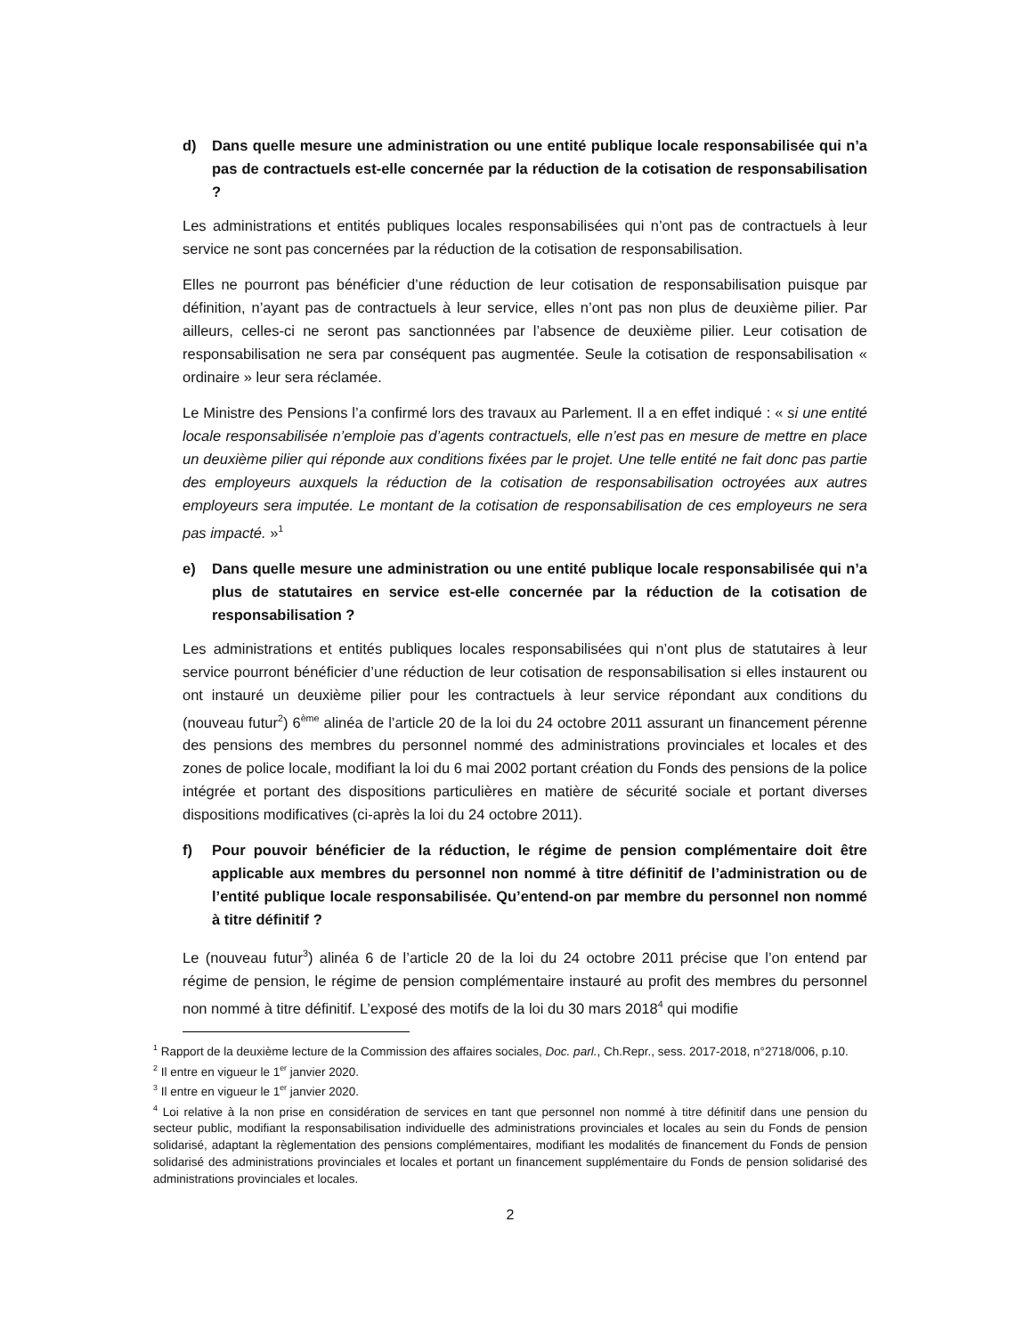d) Dans quelle mesure une administration ou une entité publique locale responsabilisée qui n’a pas de contractuels est-elle concernée par la réduction de la cotisation de responsabilisation ?
Les administrations et entités publiques locales responsabilisées qui n’ont pas de contractuels à leur service ne sont pas concernées par la réduction de la cotisation de responsabilisation.
Elles ne pourront pas bénéficier d’une réduction de leur cotisation de responsabilisation puisque par définition, n’ayant pas de contractuels à leur service, elles n’ont pas non plus de deuxième pilier. Par ailleurs, celles-ci ne seront pas sanctionnées par l’absence de deuxième pilier. Leur cotisation de responsabilisation ne sera par conséquent pas augmentée. Seule la cotisation de responsabilisation « ordinaire » leur sera réclamée.
Le Ministre des Pensions l’a confirmé lors des travaux au Parlement. Il a en effet indiqué : « si une entité locale responsabilisée n’emploie pas d’agents contractuels, elle n’est pas en mesure de mettre en place un deuxième pilier qui réponde aux conditions fixées par le projet. Une telle entité ne fait donc pas partie des employeurs auxquels la réduction de la cotisation de responsabilisation octroyées aux autres employeurs sera imputée. Le montant de la cotisation de responsabilisation de ces employeurs ne sera pas impacté. »<sup>1</sup>
e) Dans quelle mesure une administration ou une entité publique locale responsabilisée qui n’a plus de statutaires en service est-elle concernée par la réduction de la cotisation de responsabilisation ?
Les administrations et entités publiques locales responsabilisées qui n’ont plus de statutaires à leur service pourront bénéficier d’une réduction de leur cotisation de responsabilisation si elles instaurent ou ont instauré un deuxième pilier pour les contractuels à leur service répondant aux conditions du (nouveau futur<sup>2</sup>) 6<sup>ème</sup> alinéa de l’article 20 de la loi du 24 octobre 2011 assurant un financement pérenne des pensions des membres du personnel nommé des administrations provinciales et locales et des zones de police locale, modifiant la loi du 6 mai 2002 portant création du Fonds des pensions de la police intégrée et portant des dispositions particulières en matière de sécurité sociale et portant diverses dispositions modificatives (ci-après la loi du 24 octobre 2011).
f) Pour pouvoir bénéficier de la réduction, le régime de pension complémentaire doit être applicable aux membres du personnel non nommé à titre définitif de l’administration ou de l’entité publique locale responsabilisée. Qu’entend-on par membre du personnel non nommé à titre définitif ?
Le (nouveau futur<sup>3</sup>) alinéa 6 de l’article 20 de la loi du 24 octobre 2011 précise que l’on entend par régime de pension, le régime de pension complémentaire instauré au profit des membres du personnel non nommé à titre définitif. L’exposé des motifs de la loi du 30 mars 2018<sup>4</sup> qui modifie
<sup>1</sup> Rapport de la deuxième lecture de la Commission des affaires sociales, Doc. parl., Ch.Repr., sess. 2017-2018, n°2718/006, p.10.
<sup>2</sup> Il entre en vigueur le 1<sup>er</sup> janvier 2020.
<sup>3</sup> Il entre en vigueur le 1<sup>er</sup> janvier 2020.
<sup>4</sup> Loi relative à la non prise en considération de services en tant que personnel non nommé à titre définitif dans une pension du secteur public, modifiant la responsabilisation individuelle des administrations provinciales et locales au sein du Fonds de pension solidarisé, adaptant la règlementation des pensions complémentaires, modifiant les modalités de financement du Fonds de pension solidarisé des administrations provinciales et locales et portant un financement supplémentaire du Fonds de pension solidarisé des administrations provinciales et locales.
2